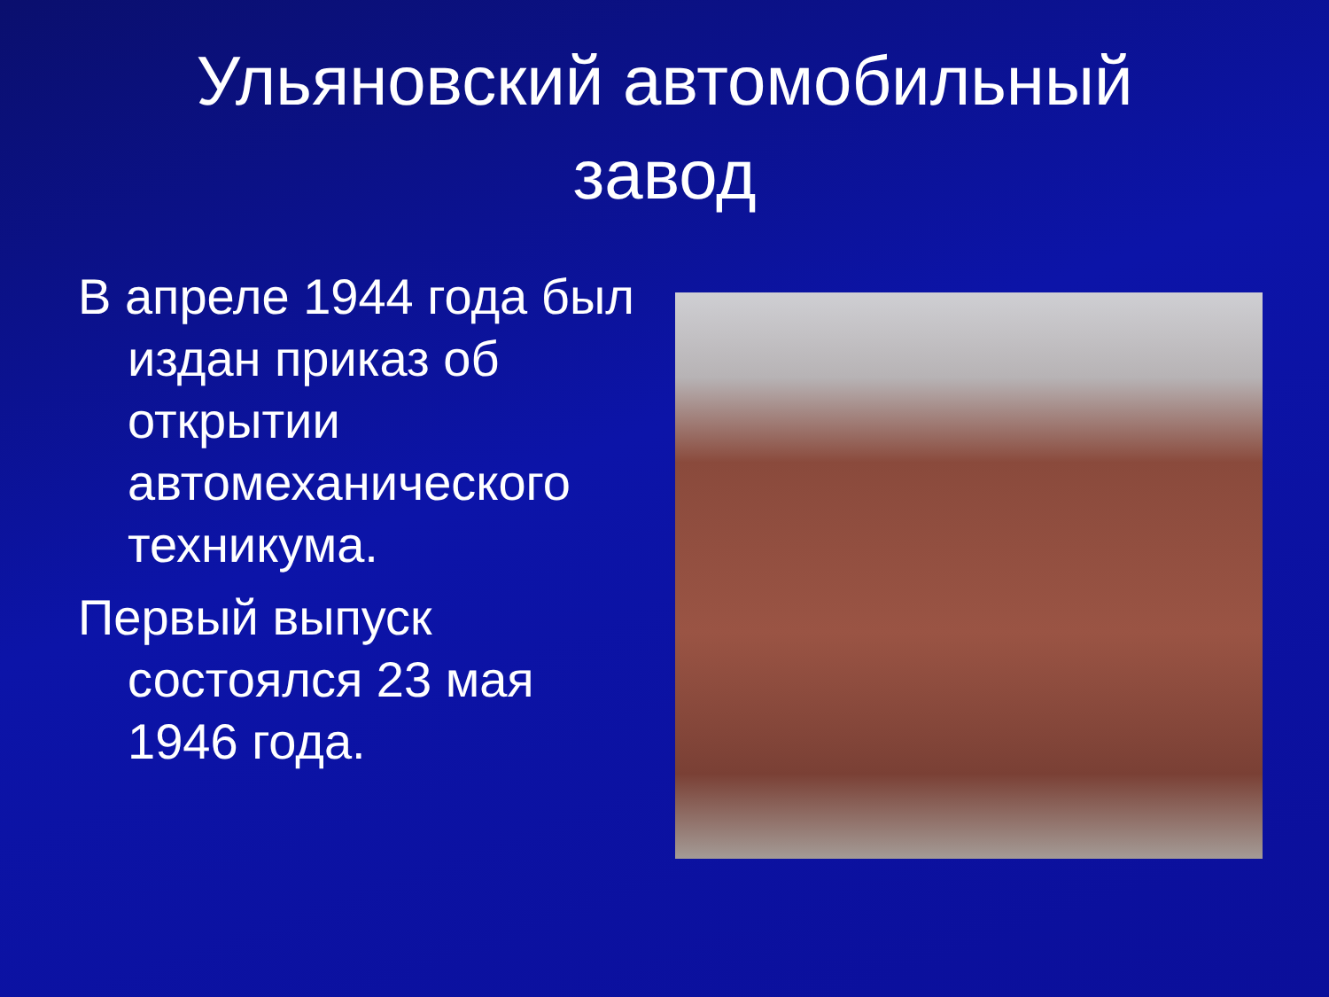Ульяновский автомобильный
завод
В апреле 1944 года был издан приказ об открытии автомеханического техникума.
Первый выпуск состоялся 23 мая 1946 года.